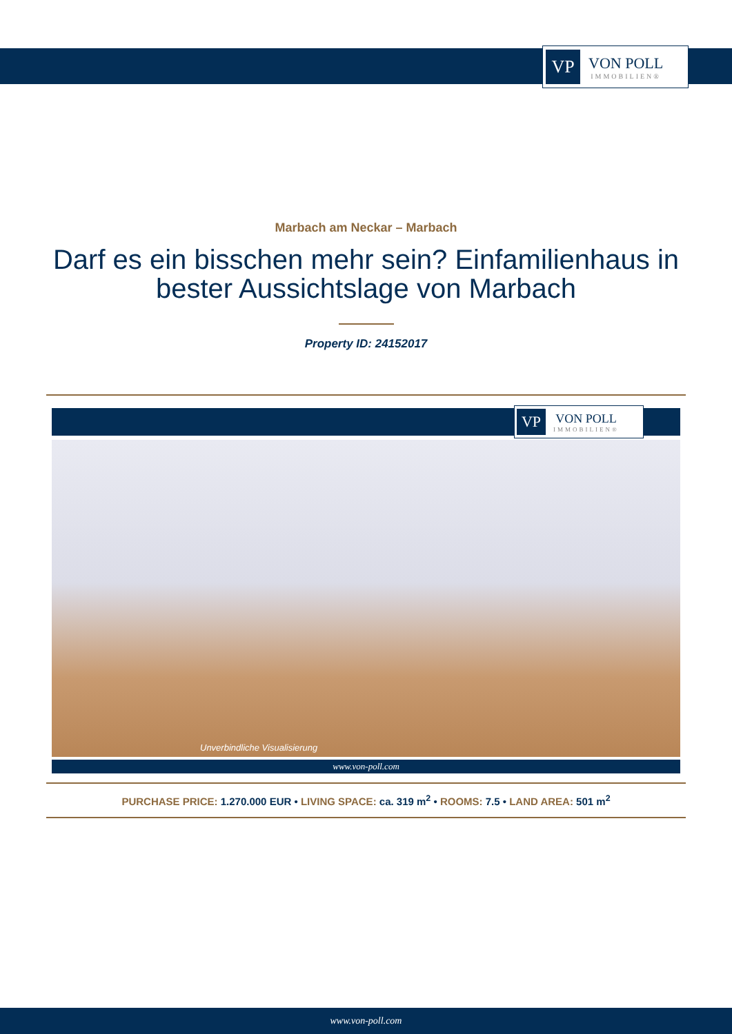VP
VON POLL
IMMOBILIEN®
Marbach am Neckar – Marbach
Darf es ein bisschen mehr sein? Einfamilienhaus in bester Aussichtslage von Marbach
Property ID: 24152017
VP
VON POLL
IMMOBILIEN®
Unverbindliche Visualisierung
www.von-poll.com
PURCHASE PRICE: 1.270.000 EUR • LIVING SPACE: ca. 319 m<sup>2</sup> • ROOMS: 7.5 • LAND AREA: 501 m<sup>2</sup>
www.von-poll.com